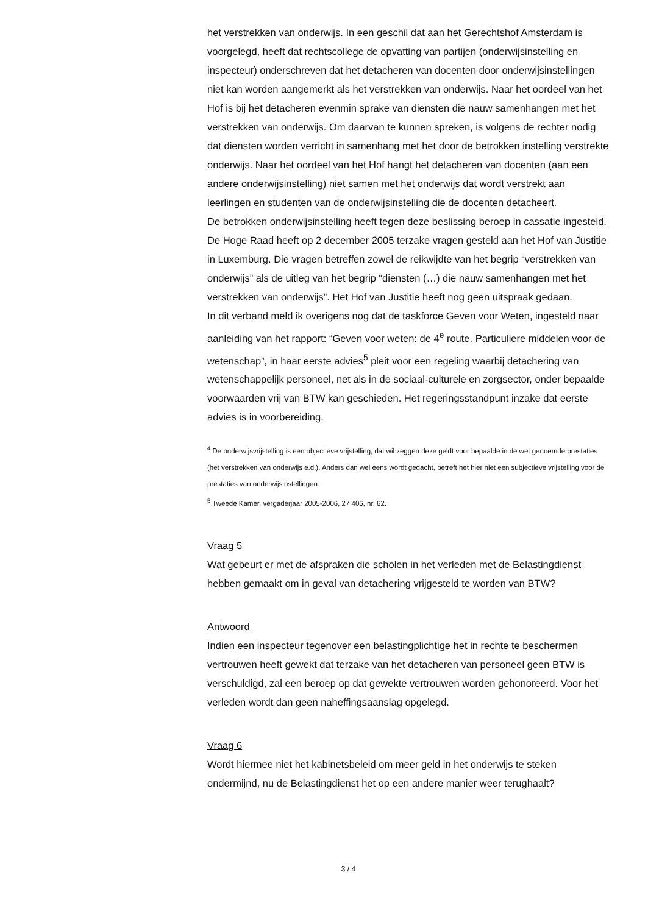het verstrekken van onderwijs. In een geschil dat aan het Gerechtshof Amsterdam is voorgelegd, heeft dat rechtscollege de opvatting van partijen (onderwijsinstelling en inspecteur) onderschreven dat het detacheren van docenten door onderwijsinstellingen niet kan worden aangemerkt als het verstrekken van onderwijs. Naar het oordeel van het Hof is bij het detacheren evenmin sprake van diensten die nauw samenhangen met het verstrekken van onderwijs. Om daarvan te kunnen spreken, is volgens de rechter nodig dat diensten worden verricht in samenhang met het door de betrokken instelling verstrekte onderwijs. Naar het oordeel van het Hof hangt het detacheren van docenten (aan een andere onderwijsinstelling) niet samen met het onderwijs dat wordt verstrekt aan leerlingen en studenten van de onderwijsinstelling die de docenten detacheert.
De betrokken onderwijsinstelling heeft tegen deze beslissing beroep in cassatie ingesteld. De Hoge Raad heeft op 2 december 2005 terzake vragen gesteld aan het Hof van Justitie in Luxemburg. Die vragen betreffen zowel de reikwijdte van het begrip “verstrekken van onderwijs” als de uitleg van het begrip “diensten (…) die nauw samenhangen met het verstrekken van onderwijs”. Het Hof van Justitie heeft nog geen uitspraak gedaan.
In dit verband meld ik overigens nog dat de taskforce Geven voor Weten, ingesteld naar aanleiding van het rapport: “Geven voor weten: de 4<sup>e</sup> route. Particuliere middelen voor de wetenschap”, in haar eerste advies<sup>5</sup> pleit voor een regeling waarbij detachering van wetenschappelijk personeel, net als in de sociaal-culturele en zorgsector, onder bepaalde voorwaarden vrij van BTW kan geschieden. Het regeringsstandpunt inzake dat eerste advies is in voorbereiding.
<sup>4</sup> De onderwijsvrijstelling is een objectieve vrijstelling, dat wil zeggen deze geldt voor bepaalde in de wet genoemde prestaties (het verstrekken van onderwijs e.d.). Anders dan wel eens wordt gedacht, betreft het hier niet een subjectieve vrijstelling voor de prestaties van onderwijsinstellingen.
<sup>5</sup> Tweede Kamer, vergaderjaar 2005-2006, 27 406, nr. 62.
Vraag 5
Wat gebeurt er met de afspraken die scholen in het verleden met de Belastingdienst hebben gemaakt om in geval van detachering vrijgesteld te worden van BTW?
Antwoord
Indien een inspecteur tegenover een belastingplichtige het in rechte te beschermen vertrouwen heeft gewekt dat terzake van het detacheren van personeel geen BTW is verschuldigd, zal een beroep op dat gewekte vertrouwen worden gehonoreerd. Voor het verleden wordt dan geen naheffingsaanslag opgelegd.
Vraag 6
Wordt hiermee niet het kabinetsbeleid om meer geld in het onderwijs te steken ondermijnd, nu de Belastingdienst het op een andere manier weer terughaalt?
3 / 4